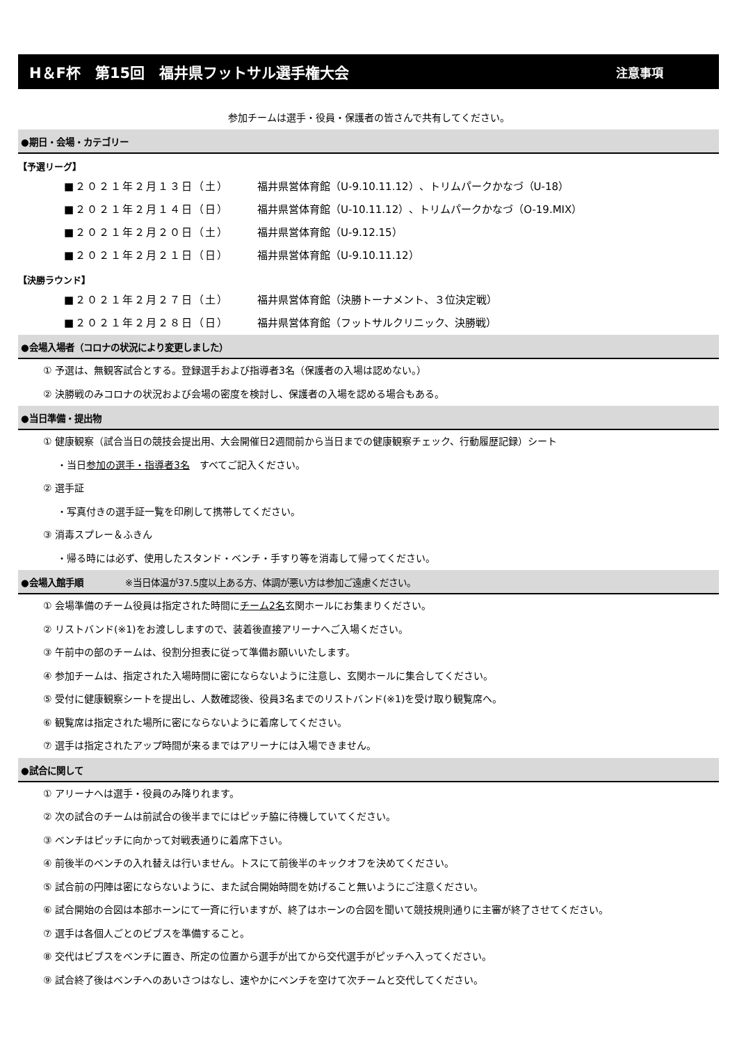H＆F杯　第15回　福井県フットサル選手権大会 注意事項
参加チームは選手・役員・保護者の皆さんで共有してください。
●期日・会場・カテゴリー
【予選リーグ】
■２０２１年２月１３日（土） 福井県営体育館（U-9.10.11.12）、トリムパークかなづ（U-18）
■２０２１年２月１４日（日） 福井県営体育館（U-10.11.12）、トリムパークかなづ（O-19.MIX）
■２０２１年２月２０日（土） 福井県営体育館（U-9.12.15）
■２０２１年２月２１日（日） 福井県営体育館（U-9.10.11.12）
【決勝ラウンド】
■２０２１年２月２７日（土） 福井県営体育館（決勝トーナメント、３位決定戦）
■２０２１年２月２８日（日） 福井県営体育館（フットサルクリニック、決勝戦）
●会場入場者（コロナの状況により変更しました）
① 予選は、無観客試合とする。登録選手および指導者3名（保護者の入場は認めない。）
② 決勝戦のみコロナの状況および会場の密度を検討し、保護者の入場を認める場合もある。
●当日準備・提出物
① 健康観察（試合当日の競技会提出用、大会開催日2週間前から当日までの健康観察チェック、行動履歴記録）シート
・当日参加の選手・指導者3名　すべてご記入ください。
② 選手証
・写真付きの選手証一覧を印刷して携帯してください。
③ 消毒スプレー＆ふきん
・帰る時には必ず、使用したスタンド・ベンチ・手すり等を消毒して帰ってください。
●会場入館手順 ※当日体温が37.5度以上ある方、体調が悪い方は参加ご遠慮ください。
① 会場準備のチーム役員は指定された時間にチーム2名玄関ホールにお集まりください。
② リストバンド(※1)をお渡ししますので、装着後直接アリーナへご入場ください。
③ 午前中の部のチームは、役割分担表に従って準備お願いいたします。
④ 参加チームは、指定された入場時間に密にならないように注意し、玄関ホールに集合してください。
⑤ 受付に健康観察シートを提出し、人数確認後、役員3名までのリストバンド(※1)を受け取り観覧席へ。
⑥ 観覧席は指定された場所に密にならないように着席してください。
⑦ 選手は指定されたアップ時間が来るまではアリーナには入場できません。
●試合に関して
① アリーナへは選手・役員のみ降りれます。
② 次の試合のチームは前試合の後半までにはピッチ脇に待機していてください。
③ ベンチはピッチに向かって対戦表通りに着席下さい。
④ 前後半のベンチの入れ替えは行いません。トスにて前後半のキックオフを決めてください。
⑤ 試合前の円陣は密にならないように、また試合開始時間を妨げること無いようにご注意ください。
⑥ 試合開始の合図は本部ホーンにて一斉に行いますが、終了はホーンの合図を聞いて競技規則通りに主審が終了させてください。
⑦ 選手は各個人ごとのビブスを準備すること。
⑧ 交代はビブスをベンチに置き、所定の位置から選手が出てから交代選手がピッチへ入ってください。
⑨ 試合終了後はベンチへのあいさつはなし、速やかにベンチを空けて次チームと交代してください。